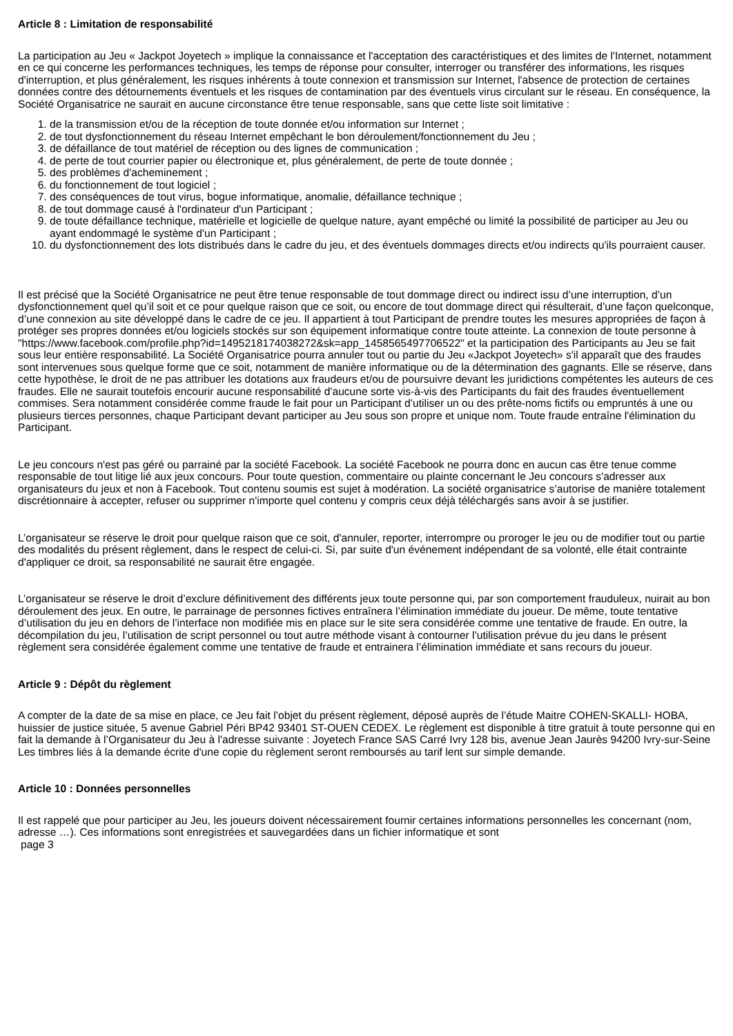Article 8 : Limitation de responsabilité
La participation au Jeu « Jackpot Joyetech » implique la connaissance et l'acceptation des caractéristiques et des limites de l'Internet, notamment en ce qui concerne les performances techniques, les temps de réponse pour consulter, interroger ou transférer des informations, les risques d'interruption, et plus généralement, les risques inhérents à toute connexion et transmission sur Internet, l'absence de protection de certaines données contre des détournements éventuels et les risques de contamination par des éventuels virus circulant sur le réseau. En conséquence, la Société Organisatrice ne saurait en aucune circonstance être tenue responsable, sans que cette liste soit limitative :
1. de la transmission et/ou de la réception de toute donnée et/ou information sur Internet ;
2. de tout dysfonctionnement du réseau Internet empêchant le bon déroulement/fonctionnement du Jeu ;
3. de défaillance de tout matériel de réception ou des lignes de communication ;
4. de perte de tout courrier papier ou électronique et, plus généralement, de perte de toute donnée ;
5. des problèmes d'acheminement ;
6. du fonctionnement de tout logiciel ;
7. des conséquences de tout virus, bogue informatique, anomalie, défaillance technique ;
8. de tout dommage causé à l'ordinateur d'un Participant ;
9. de toute défaillance technique, matérielle et logicielle de quelque nature, ayant empêché ou limité la possibilité de participer au Jeu ou ayant endommagé le système d'un Participant ;
10. du dysfonctionnement des lots distribués dans le cadre du jeu, et des éventuels dommages directs et/ou indirects qu'ils pourraient causer.
Il est précisé que la Société Organisatrice ne peut être tenue responsable de tout dommage direct ou indirect issu d’une interruption, d’un dysfonctionnement quel qu’il soit et ce pour quelque raison que ce soit, ou encore de tout dommage direct qui résulterait, d’une façon quelconque, d’une connexion au site développé dans le cadre de ce jeu. Il appartient à tout Participant de prendre toutes les mesures appropriées de façon à protéger ses propres données et/ou logiciels stockés sur son équipement informatique contre toute atteinte. La connexion de toute personne à "https://www.facebook.com/profile.php?id=1495218174038272&sk=app_1458565497706522" et la participation des Participants au Jeu se fait sous leur entière responsabilité. La Société Organisatrice pourra annuler tout ou partie du Jeu «Jackpot Joyetech» s'il apparaît que des fraudes sont intervenues sous quelque forme que ce soit, notamment de manière informatique ou de la détermination des gagnants. Elle se réserve, dans cette hypothèse, le droit de ne pas attribuer les dotations aux fraudeurs et/ou de poursuivre devant les juridictions compétentes les auteurs de ces fraudes. Elle ne saurait toutefois encourir aucune responsabilité d'aucune sorte vis-à-vis des Participants du fait des fraudes éventuellement commises. Sera notamment considérée comme fraude le fait pour un Participant d’utiliser un ou des prête-noms fictifs ou empruntés à une ou plusieurs tierces personnes, chaque Participant devant participer au Jeu sous son propre et unique nom. Toute fraude entraîne l'élimination du Participant.
Le jeu concours n'est pas géré ou parrainé par la société Facebook. La société Facebook ne pourra donc en aucun cas être tenue comme responsable de tout litige lié aux jeux concours. Pour toute question, commentaire ou plainte concernant le Jeu concours s'adresser aux organisateurs du jeux et non à Facebook. Tout contenu soumis est sujet à modération. La société organisatrice s’autorise de manière totalement discrétionnaire à accepter, refuser ou supprimer n'importe quel contenu y compris ceux déjà téléchargés sans avoir à se justifier.
L’organisateur se réserve le droit pour quelque raison que ce soit, d'annuler, reporter, interrompre ou proroger le jeu ou de modifier tout ou partie des modalités du présent règlement, dans le respect de celui-ci. Si, par suite d'un événement indépendant de sa volonté, elle était contrainte d'appliquer ce droit, sa responsabilité ne saurait être engagée.
L’organisateur se réserve le droit d’exclure définitivement des différents jeux toute personne qui, par son comportement frauduleux, nuirait au bon déroulement des jeux. En outre, le parrainage de personnes fictives entraînera l’élimination immédiate du joueur. De même, toute tentative d’utilisation du jeu en dehors de l’interface non modifiée mis en place sur le site sera considérée comme une tentative de fraude. En outre, la décompilation du jeu, l’utilisation de script personnel ou tout autre méthode visant à contourner l’utilisation prévue du jeu dans le présent règlement sera considérée également comme une tentative de fraude et entrainera l’élimination immédiate et sans recours du joueur.
Article 9 : Dépôt du règlement
A compter de la date de sa mise en place, ce Jeu fait l’objet du présent règlement, déposé auprès de l’étude Maitre COHEN-SKALLI- HOBA, huissier de justice située, 5 avenue Gabriel Péri BP42 93401 ST-OUEN CEDEX. Le règlement est disponible à titre gratuit à toute personne qui en fait la demande à l’Organisateur du Jeu à l'adresse suivante : Joyetech France SAS Carré Ivry 128 bis, avenue Jean Jaurès 94200 Ivry-sur-Seine Les timbres liés à la demande écrite d'une copie du règlement seront remboursés au tarif lent sur simple demande.
Article 10 : Données personnelles
Il est rappelé que pour participer au Jeu, les joueurs doivent nécessairement fournir certaines informations personnelles les concernant (nom, adresse …). Ces informations sont enregistrées et sauvegardées dans un fichier informatique et sont
page 3